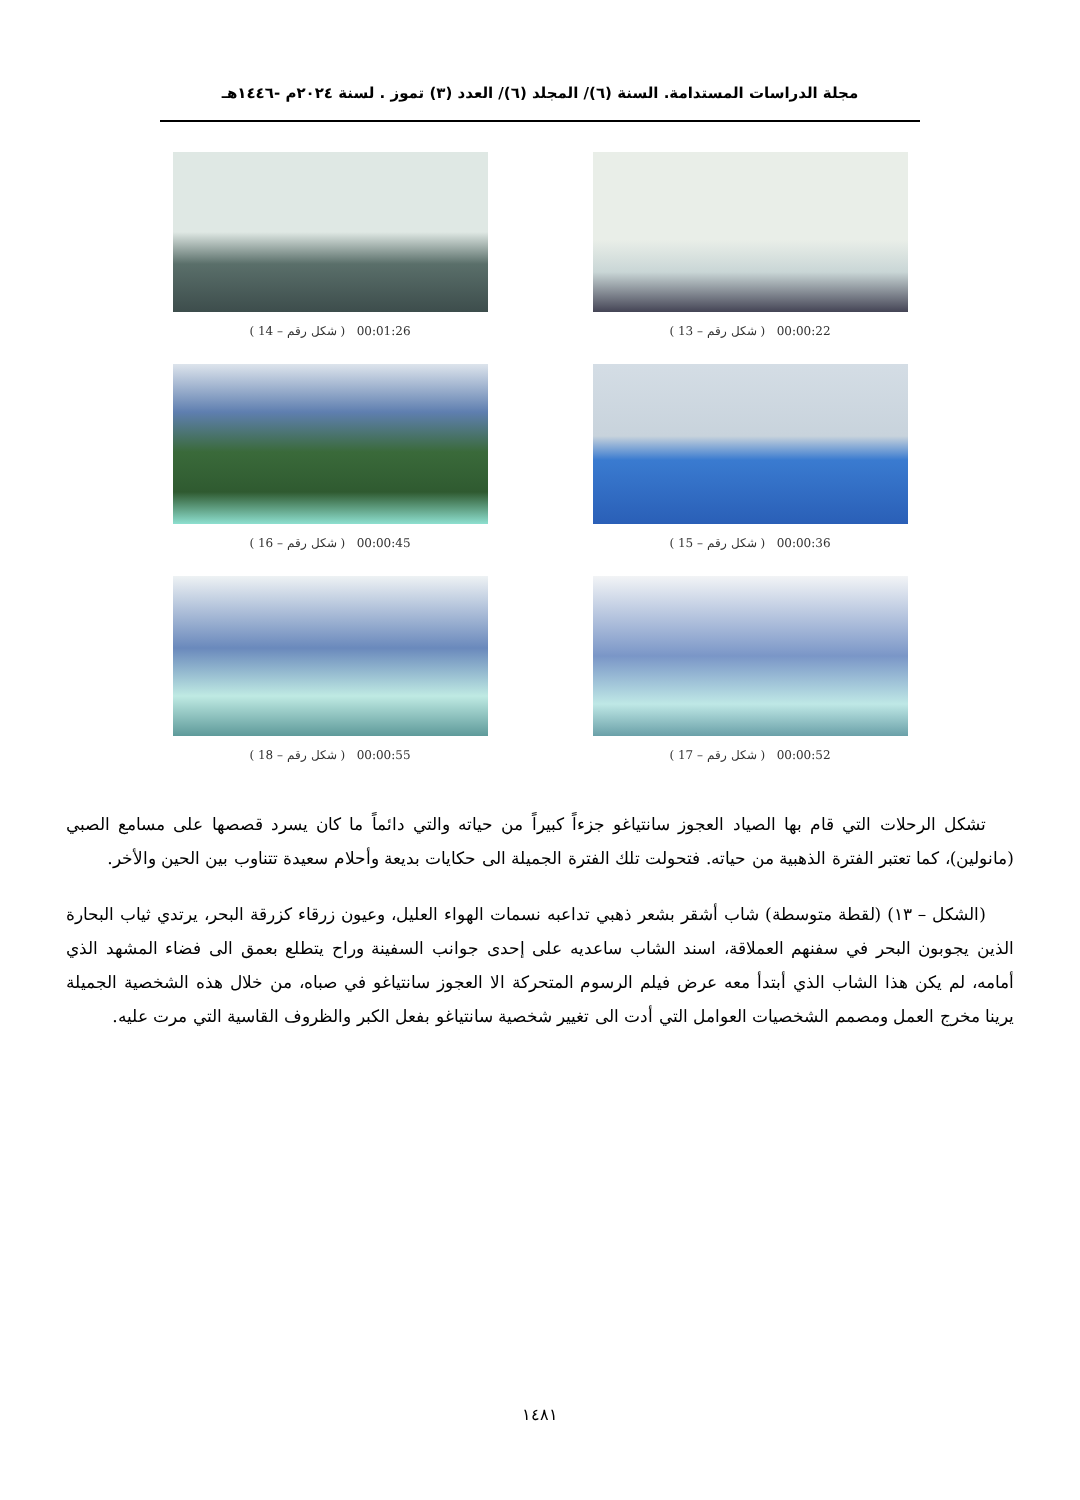مجلة الدراسات المستدامة. السنة (٦)/ المجلد (٦)/ العدد (٣) تموز . لسنة ٢٠٢٤م -١٤٤٦هـ
( شكل رقم – 13 ) 00:00:22
( شكل رقم – 14 ) 00:01:26
( شكل رقم – 15 ) 00:00:36
( شكل رقم – 16 ) 00:00:45
( شكل رقم – 17 ) 00:00:52
( شكل رقم – 18 ) 00:00:55
تشكل الرحلات التي قام بها الصياد العجوز سانتياغو جزءاً كبيراً من حياته والتي دائماً ما كان يسرد قصصها على مسامع الصبي (مانولين)، كما تعتبر الفترة الذهبية من حياته. فتحولت تلك الفترة الجميلة الى حكايات بديعة وأحلام سعيدة تتناوب بين الحين والأخر.
(الشكل – ١٣) (لقطة متوسطة) شاب أشقر بشعر ذهبي تداعبه نسمات الهواء العليل، وعيون زرقاء كزرقة البحر، يرتدي ثياب البحارة الذين يجوبون البحر في سفنهم العملاقة، اسند الشاب ساعديه على إحدى جوانب السفينة وراح يتطلع بعمق الى فضاء المشهد الذي أمامه، لم يكن هذا الشاب الذي أبتدأ معه عرض فيلم الرسوم المتحركة الا العجوز سانتياغو في صباه، من خلال هذه الشخصية الجميلة يرينا مخرج العمل ومصمم الشخصيات العوامل التي أدت الى تغيير شخصية سانتياغو بفعل الكبر والظروف القاسية التي مرت عليه.
١٤٨١